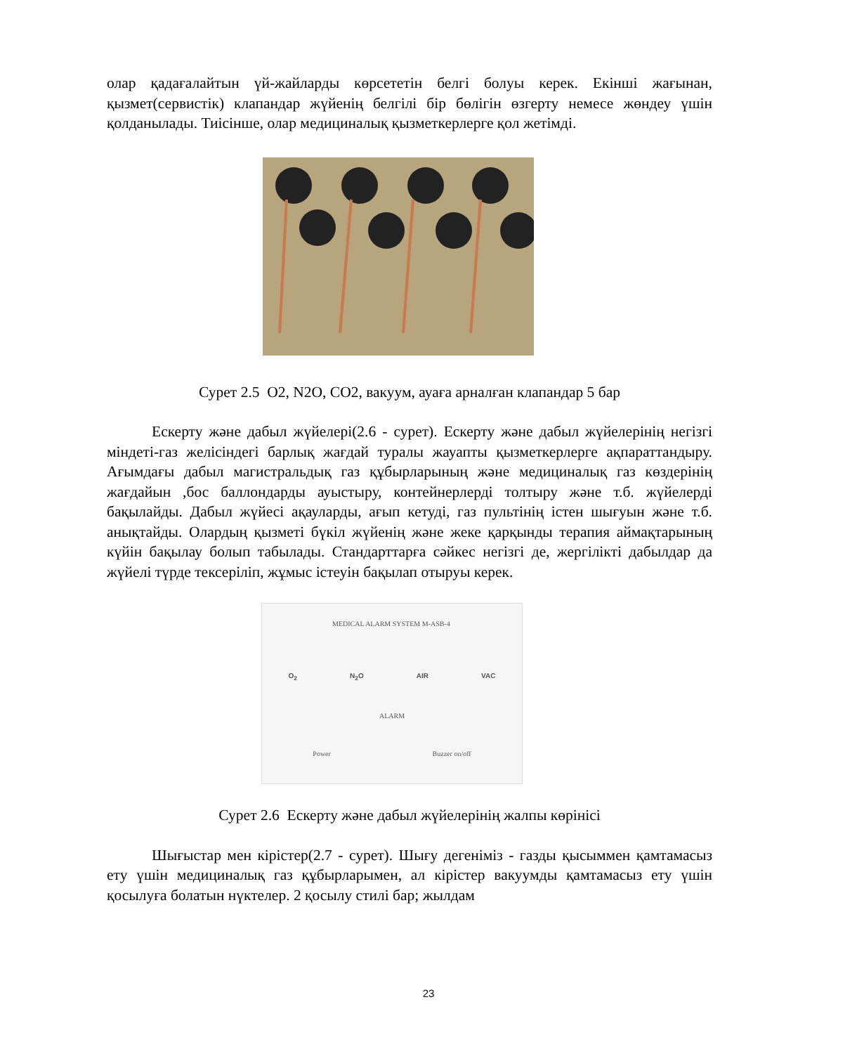олар қадағалайтын үй-жайларды көрсететін белгі болуы керек. Екінші жағынан, қызмет(сервистік) клапандар жүйенің белгілі бір бөлігін өзгерту немесе жөндеу үшін қолданылады. Тиісінше, олар медициналық қызметкерлерге қол жетімді.
Сурет 2.5 O2, N2O, CO2, вакуум, ауаға арналған клапандар 5 бар
Ескерту және дабыл жүйелері(2.6 - сурет). Ескерту және дабыл жүйелерінің негізгі міндеті-газ желісіндегі барлық жағдай туралы жауапты қызметкерлерге ақпараттандыру. Ағымдағы дабыл магистральдық газ құбырларының және медициналық газ көздерінің жағдайын ,бос баллондарды ауыстыру, контейнерлерді толтыру және т.б. жүйелерді бақылайды. Дабыл жүйесі ақауларды, ағып кетуді, газ пультінің істен шығуын және т.б. анықтайды. Олардың қызметі бүкіл жүйенің және жеке қарқынды терапия аймақтарының күйін бақылау болып табылады. Стандарттарға сәйкес негізгі де, жергілікті дабылдар да жүйелі түрде тексеріліп, жұмыс істеуін бақылап отыруы керек.
MEDICAL ALARM SYSTEM M-ASB-4
O<sub>2</sub> N<sub>2</sub>O AIR VAC
ALARM
Power Buzzer on/off
Сурет 2.6 Ескерту және дабыл жүйелерінің жалпы көрінісі
Шығыстар мен кірістер(2.7 - сурет). Шығу дегеніміз - газды қысыммен қамтамасыз ету үшін медициналық газ құбырларымен, ал кірістер вакуумды қамтамасыз ету үшін қосылуға болатын нүктелер. 2 қосылу стилі бар; жылдам
23